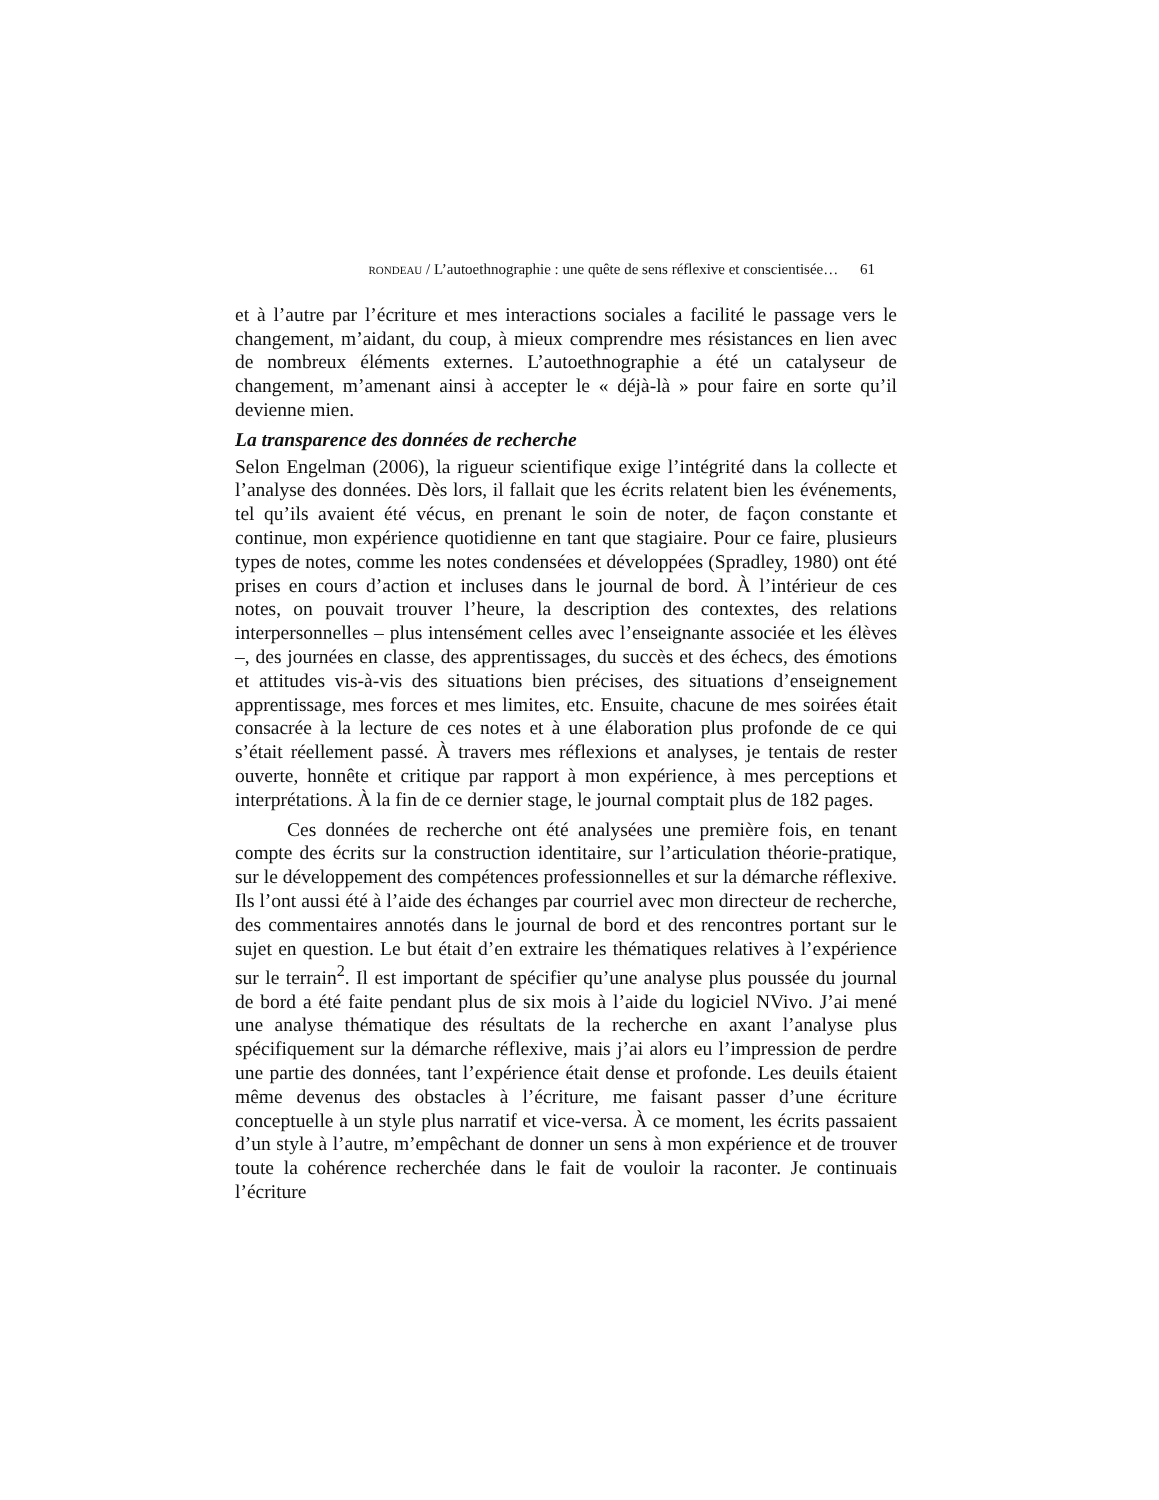RONDEAU / L’autoethnographie : une quête de sens réflexive et conscientisée… 61
et à l’autre par l’écriture et mes interactions sociales a facilité le passage vers le changement, m’aidant, du coup, à mieux comprendre mes résistances en lien avec de nombreux éléments externes. L’autoethnographie a été un catalyseur de changement, m’amenant ainsi à accepter le « déjà-là » pour faire en sorte qu’il devienne mien.
La transparence des données de recherche
Selon Engelman (2006), la rigueur scientifique exige l’intégrité dans la collecte et l’analyse des données. Dès lors, il fallait que les écrits relatent bien les événements, tel qu’ils avaient été vécus, en prenant le soin de noter, de façon constante et continue, mon expérience quotidienne en tant que stagiaire. Pour ce faire, plusieurs types de notes, comme les notes condensées et développées (Spradley, 1980) ont été prises en cours d’action et incluses dans le journal de bord. À l’intérieur de ces notes, on pouvait trouver l’heure, la description des contextes, des relations interpersonnelles – plus intensément celles avec l’enseignante associée et les élèves –, des journées en classe, des apprentissages, du succès et des échecs, des émotions et attitudes vis-à-vis des situations bien précises, des situations d’enseignement apprentissage, mes forces et mes limites, etc. Ensuite, chacune de mes soirées était consacrée à la lecture de ces notes et à une élaboration plus profonde de ce qui s’était réellement passé. À travers mes réflexions et analyses, je tentais de rester ouverte, honnête et critique par rapport à mon expérience, à mes perceptions et interprétations. À la fin de ce dernier stage, le journal comptait plus de 182 pages.
Ces données de recherche ont été analysées une première fois, en tenant compte des écrits sur la construction identitaire, sur l’articulation théorie-pratique, sur le développement des compétences professionnelles et sur la démarche réflexive. Ils l’ont aussi été à l’aide des échanges par courriel avec mon directeur de recherche, des commentaires annotés dans le journal de bord et des rencontres portant sur le sujet en question. Le but était d’en extraire les thématiques relatives à l’expérience sur le terrain<sup>2</sup>. Il est important de spécifier qu’une analyse plus poussée du journal de bord a été faite pendant plus de six mois à l’aide du logiciel NVivo. J’ai mené une analyse thématique des résultats de la recherche en axant l’analyse plus spécifiquement sur la démarche réflexive, mais j’ai alors eu l’impression de perdre une partie des données, tant l’expérience était dense et profonde. Les deuils étaient même devenus des obstacles à l’écriture, me faisant passer d’une écriture conceptuelle à un style plus narratif et vice-versa. À ce moment, les écrits passaient d’un style à l’autre, m’empêchant de donner un sens à mon expérience et de trouver toute la cohérence recherchée dans le fait de vouloir la raconter. Je continuais l’écriture